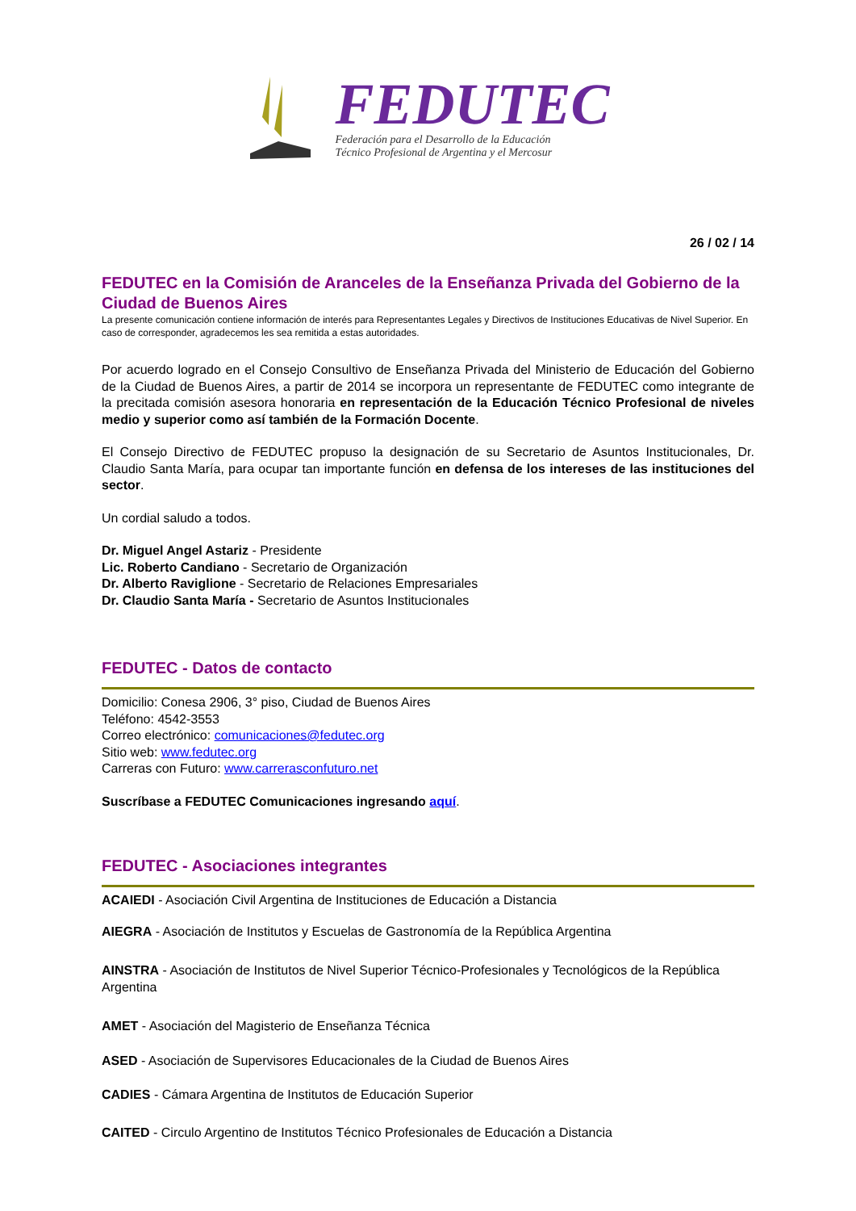FEDUTEC
Federación para el Desarrollo de la Educación
Técnico Profesional de Argentina y el Mercosur
26 / 02 / 14
FEDUTEC en la Comisión de Aranceles de la Enseñanza Privada del Gobierno de la Ciudad de Buenos Aires
La presente comunicación contiene información de interés para Representantes Legales y Directivos de Instituciones Educativas de Nivel Superior. En caso de corresponder, agradecemos les sea remitida a estas autoridades.
Por acuerdo logrado en el Consejo Consultivo de Enseñanza Privada del Ministerio de Educación del Gobierno de la Ciudad de Buenos Aires, a partir de 2014 se incorpora un representante de FEDUTEC como integrante de la precitada comisión asesora honoraria en representación de la Educación Técnico Profesional de niveles medio y superior como así también de la Formación Docente.
El Consejo Directivo de FEDUTEC propuso la designación de su Secretario de Asuntos Institucionales, Dr. Claudio Santa María, para ocupar tan importante función en defensa de los intereses de las instituciones del sector.
Un cordial saludo a todos.
Dr. Miguel Angel Astariz - Presidente
Lic. Roberto Candiano - Secretario de Organización
Dr. Alberto Raviglione - Secretario de Relaciones Empresariales
Dr. Claudio Santa María - Secretario de Asuntos Institucionales
FEDUTEC - Datos de contacto
Domicilio: Conesa 2906, 3° piso, Ciudad de Buenos Aires
Teléfono: 4542-3553
Correo electrónico: comunicaciones@fedutec.org
Sitio web: www.fedutec.org
Carreras con Futuro: www.carrerasconfuturo.net
Suscríbase a FEDUTEC Comunicaciones ingresando aquí.
FEDUTEC - Asociaciones integrantes
ACAIEDI - Asociación Civil Argentina de Instituciones de Educación a Distancia
AIEGRA - Asociación de Institutos y Escuelas de Gastronomía de la República Argentina
AINSTRA - Asociación de Institutos de Nivel Superior Técnico-Profesionales y Tecnológicos de la República Argentina
AMET - Asociación del Magisterio de Enseñanza Técnica
ASED - Asociación de Supervisores Educacionales de la Ciudad de Buenos Aires
CADIES - Cámara Argentina de Institutos de Educación Superior
CAITED - Circulo Argentino de Institutos Técnico Profesionales de Educación a Distancia